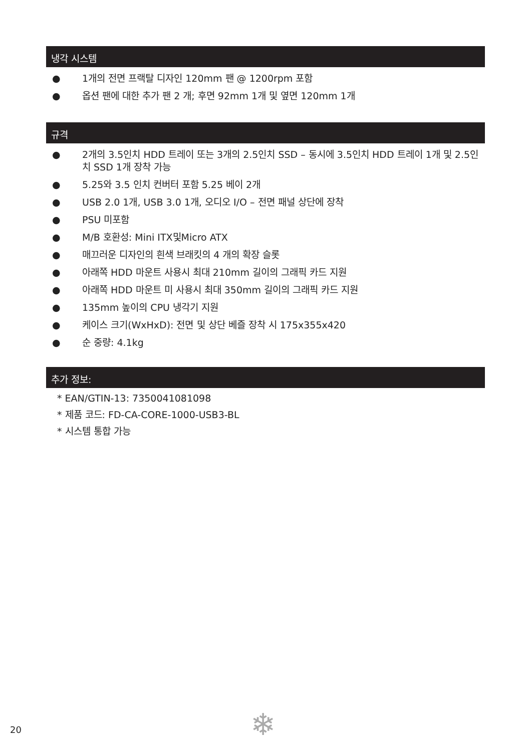냉각 시스템
● 1개의 전면 프랙탈 디자인 120mm 팬 @ 1200rpm 포함
● 옵션 팬에 대한 추가 팬 2 개; 후면 92mm 1개 및 옆면 120mm 1개
규격
● 2개의 3.5인치 HDD 트레이 또는 3개의 2.5인치 SSD – 동시에 3.5인치 HDD 트레이 1개 및 2.5인치 SSD 1개 장착 가능
● 5.25와 3.5 인치 컨버터 포함 5.25 베이 2개
● USB 2.0 1개, USB 3.0 1개, 오디오 I/O – 전면 패널 상단에 장착
● PSU 미포함
● M/B 호환성: Mini ITX및Micro ATX
● 매끄러운 디자인의 흰색 브래킷의 4 개의 확장 슬롯
● 아래쪽 HDD 마운트 사용시 최대 210mm 길이의 그래픽 카드 지원
● 아래쪽 HDD 마운트 미 사용시 최대 350mm 길이의 그래픽 카드 지원
● 135mm 높이의 CPU 냉각기 지원
● 케이스 크기(WxHxD): 전면 및 상단 베즐 장착 시 175x355x420
● 순 중량: 4.1kg
추가 정보:
* EAN/GTIN-13: 7350041081098
* 제품 코드: FD-CA-CORE-1000-USB3-BL
* 시스템 통합 가능
20 ❄